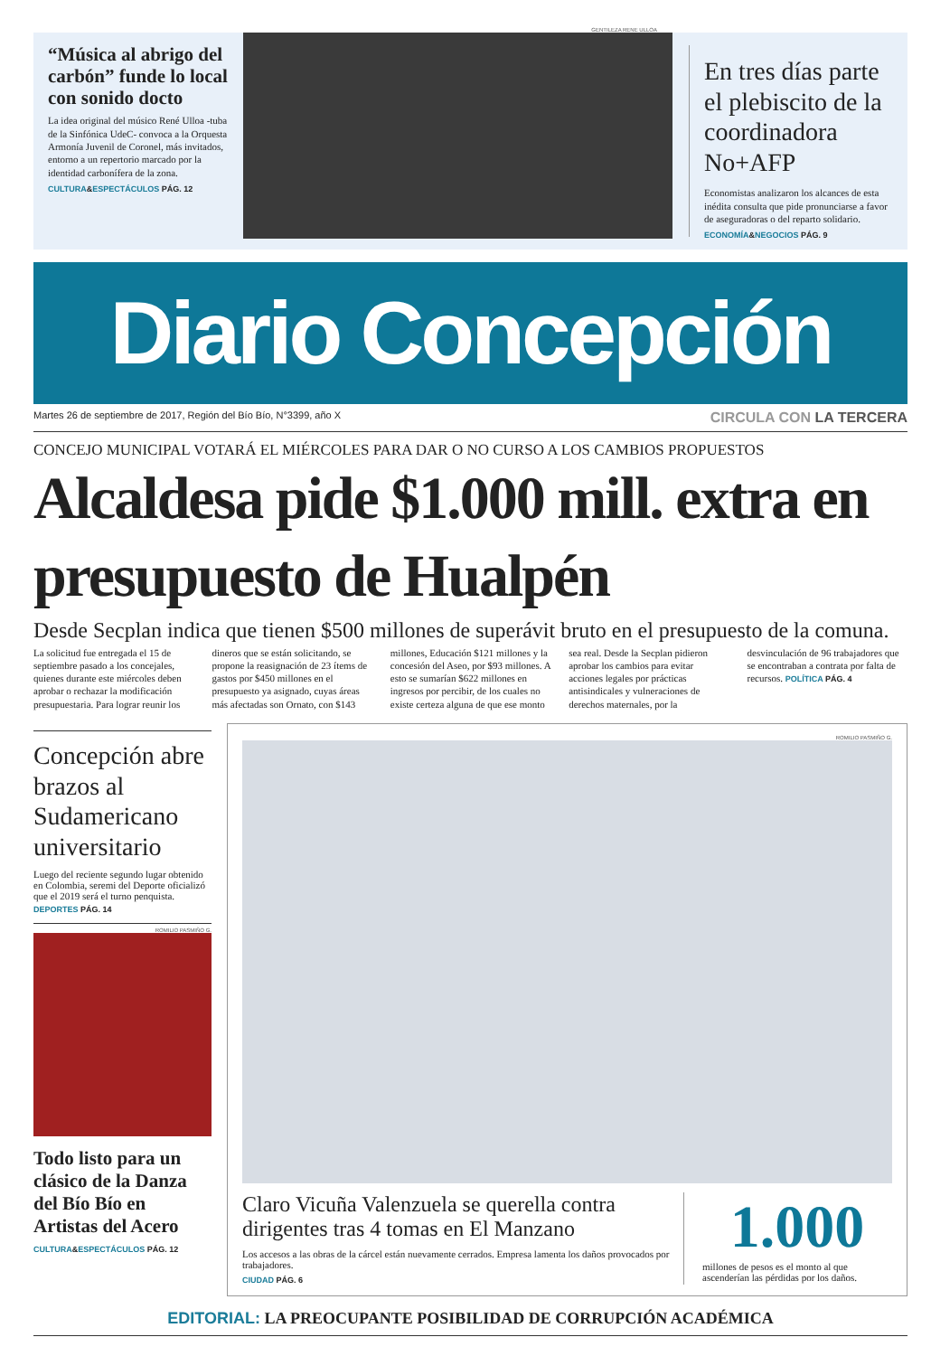GENTILEZA RENE ULLOA
“Música al abrigo del carbón” funde lo local con sonido docto
La idea original del músico René Ulloa -tuba de la Sinfónica UdeC- convoca a la Orquesta Armonía Juvenil de Coronel, más invitados, entorno a un repertorio marcado por la identidad carbonífera de la zona.
CULTURA&ESPECTÁCULOS PÁG. 12
En tres días parte el plebiscito de la coordinadora No+AFP
Economistas analizaron los alcances de esta inédita consulta que pide pronunciarse a favor de aseguradoras o del reparto solidario.
ECONOMÍA&NEGOCIOS PÁG. 9
Diario Concepción
Martes 26 de septiembre de 2017, Región del Bío Bío, N°3399, año X CIRCULA CON LA TERCERA
CONCEJO MUNICIPAL VOTARÁ EL MIÉRCOLES PARA DAR O NO CURSO A LOS CAMBIOS PROPUESTOS
Alcaldesa pide $1.000 mill. extra en presupuesto de Hualpén
Desde Secplan indica que tienen $500 millones de superávit bruto en el presupuesto de la comuna.
La solicitud fue entregada el 15 de septiembre pasado a los concejales, quienes durante este miércoles deben aprobar o rechazar la modificación presupuestaria. Para lograr reunir los dineros que se están solicitando, se propone la reasignación de 23 ítems de gastos por $450 millones en el presupuesto ya asignado, cuyas áreas más afectadas son Ornato, con $143 millones, Educación $121 millones y la concesión del Aseo, por $93 millones. A esto se sumarían $622 millones en ingresos por percibir, de los cuales no existe certeza alguna de que ese monto sea real. Desde la Secplan pidieron aprobar los cambios para evitar acciones legales por prácticas antisindicales y vulneraciones de derechos maternales, por la desvinculación de 96 trabajadores que se encontraban a contrata por falta de recursos. POLÍTICA PÁG. 4
Concepción abre brazos al Sudamericano universitario
Luego del reciente segundo lugar obtenido en Colombia, seremi del Deporte oficializó que el 2019 será el turno penquista.
DEPORTES PÁG. 14
ROMILIO PASMIÑO G.
Todo listo para un clásico de la Danza del Bío Bío en Artistas del Acero
CULTURA&ESPECTÁCULOS PÁG. 12
ROMILIO PASMIÑO G.
Claro Vicuña Valenzuela se querella contra dirigentes tras 4 tomas en El Manzano
Los accesos a las obras de la cárcel están nuevamente cerrados. Empresa lamenta los daños provocados por trabajadores.
CIUDAD PÁG. 6
1.000
millones de pesos es el monto al que ascenderían las pérdidas por los daños.
EDITORIAL: LA PREOCUPANTE POSIBILIDAD DE CORRUPCIÓN ACADÉMICA